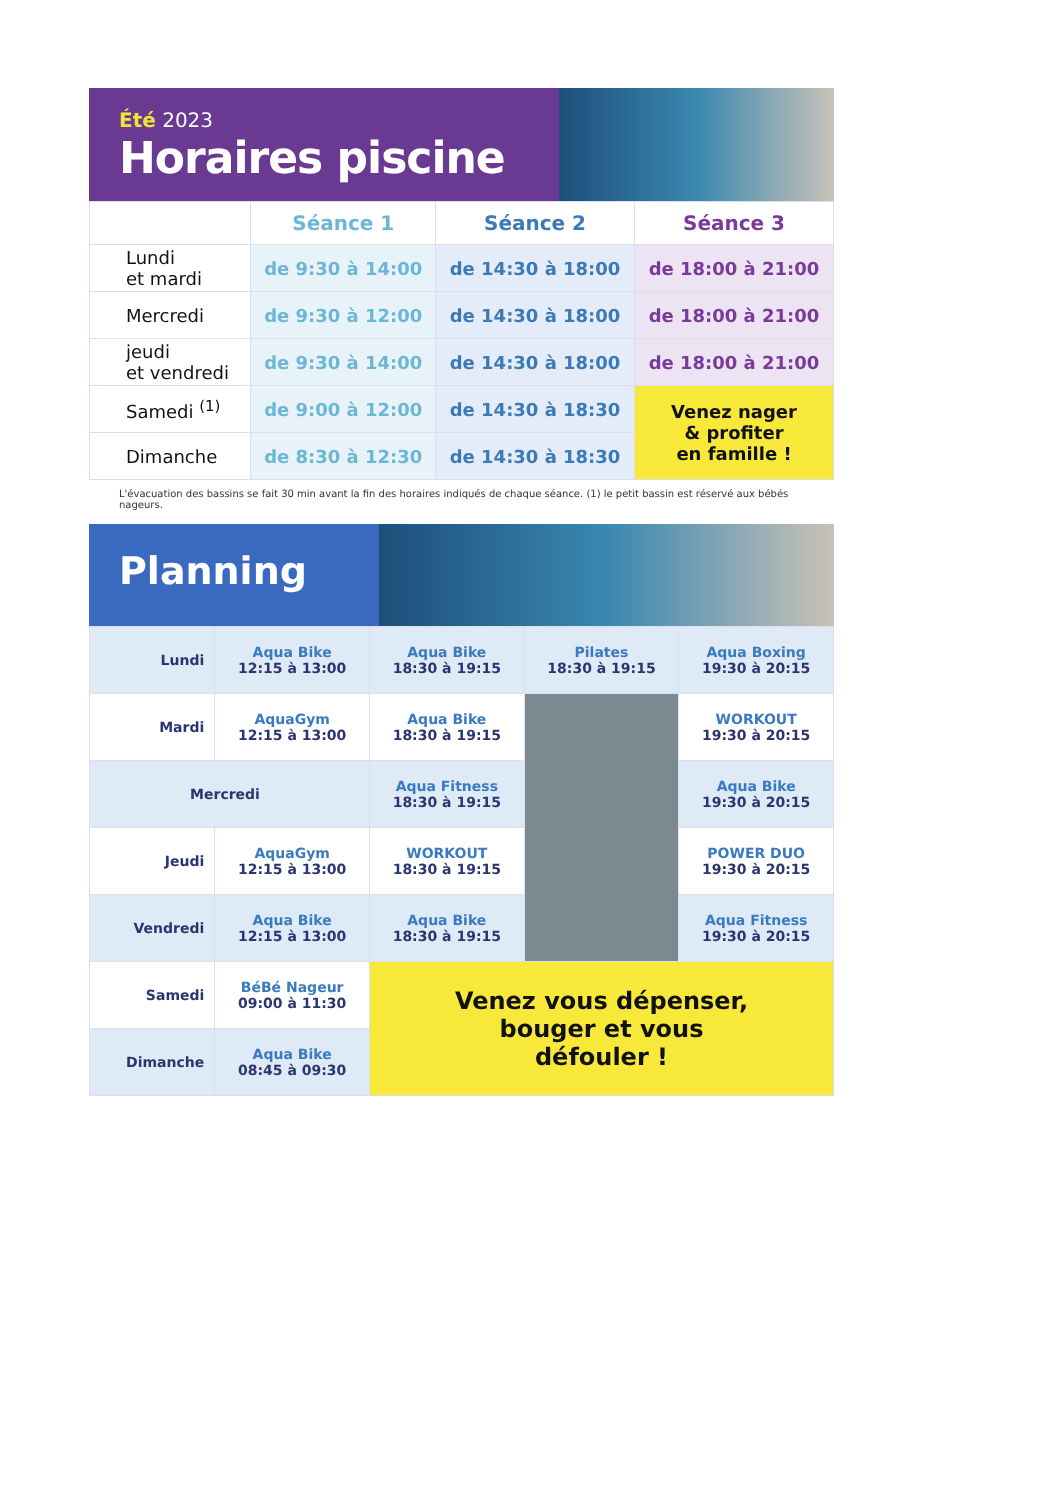Été 2023
Horaires piscine
| | Séance 1 | Séance 2 | Séance 3 |
| --- | --- | --- | --- |
| Lundi et mardi | de 9:30 à 14:00 | de 14:30 à 18:00 | de 18:00 à 21:00 |
| Mercredi | de 9:30 à 12:00 | de 14:30 à 18:00 | de 18:00 à 21:00 |
| jeudi et vendredi | de 9:30 à 14:00 | de 14:30 à 18:00 | de 18:00 à 21:00 |
| Samedi <sup>(1)</sup> | de 9:00 à 12:00 | de 14:30 à 18:30 | Venez nager & profiter en famille ! |
| Dimanche | de 8:30 à 12:30 | de 14:30 à 18:30 | |
L'évacuation des bassins se fait 30 min avant la fin des horaires indiqués de chaque séance. (1) le petit bassin est réservé aux bébés nageurs.
Planning
| Lundi | Aqua Bike 12:15 à 13:00 | Aqua Bike 18:30 à 19:15 | Pilates 18:30 à 19:15 | Aqua Boxing 19:30 à 20:15 |
| Mardi | AquaGym 12:15 à 13:00 | Aqua Bike 18:30 à 19:15 | | WORKOUT 19:30 à 20:15 |
| Mercredi | | Aqua Fitness 18:30 à 19:15 | | Aqua Bike 19:30 à 20:15 |
| Jeudi | AquaGym 12:15 à 13:00 | WORKOUT 18:30 à 19:15 | | POWER DUO 19:30 à 20:15 |
| Vendredi | Aqua Bike 12:15 à 13:00 | Aqua Bike 18:30 à 19:15 | | Aqua Fitness 19:30 à 20:15 |
| Samedi | BéBé Nageur 09:00 à 11:30 | Venez vous dépenser, bouger et vous défouler ! | | |
| Dimanche | Aqua Bike 08:45 à 09:30 | | | |